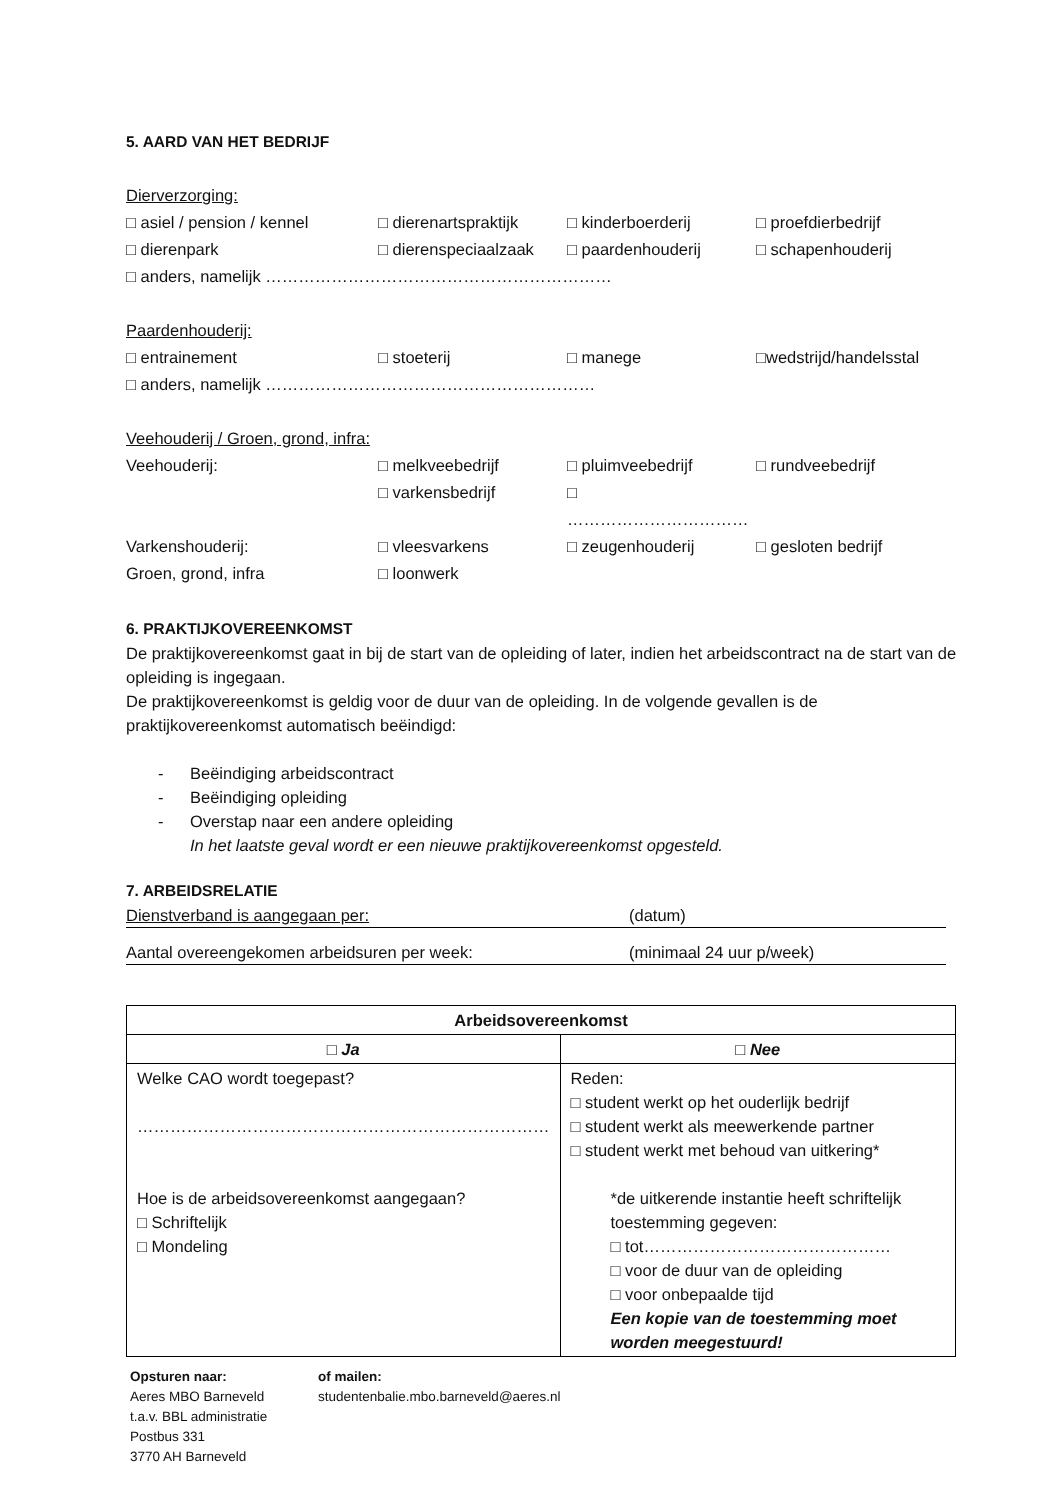5. AARD VAN HET BEDRIJF
Dierverzorging:
□ asiel / pension / kennel □ dierenartspraktijk □ kinderboerderij □ proefdierbedrijf
□ dierenpark □ dierenspeciaalzaak □ paardenhouderij □ schapenhouderij
□ anders, namelijk ………………………………………………………
Paardenhouderij:
□ entrainement □ stoeterij □ manege □wedstrijd/handelsstal
□ anders, namelijk ……………………………………………………
Veehouderij / Groen, grond, infra:
Veehouderij: □ melkveebedrijf □ pluimveebedrijf □ rundveebedrijf
□ varkensbedrijf □ ……………………………
Varkenshouderij: □ vleesvarkens □ zeugenhouderij □ gesloten bedrijf
Groen, grond, infra □ loonwerk
6. PRAKTIJKOVEREENKOMST
De praktijkovereenkomst gaat in bij de start van de opleiding of later, indien het arbeidscontract na de start van de opleiding is ingegaan.
De praktijkovereenkomst is geldig voor de duur van de opleiding. In de volgende gevallen is de praktijkovereenkomst automatisch beëindigd:
- Beëindiging arbeidscontract
- Beëindiging opleiding
- Overstap naar een andere opleiding
In het laatste geval wordt er een nieuwe praktijkovereenkomst opgesteld.
7. ARBEIDSRELATIE
Dienstverband is aangegaan per: (datum)
Aantal overeengekomen arbeidsuren per week: (minimaal 24 uur p/week)
| Arbeidsovereenkomst | |
| --- | --- |
| □ Ja | □ Nee |
| Welke CAO wordt toegepast? ………………………………………………………………… Hoe is de arbeidsovereenkomst aangegaan? □ Schriftelijk □ Mondeling | Reden: □ student werkt op het ouderlijk bedrijf □ student werkt als meewerkende partner □ student werkt met behoud van uitkering* *de uitkerende instantie heeft schriftelijk toestemming gegeven: □ tot……………………………………… □ voor de duur van de opleiding □ voor onbepaalde tijd Een kopie van de toestemming moet worden meegestuurd! |
Opsturen naar:
Aeres MBO Barneveld
t.a.v. BBL administratie
Postbus 331
3770 AH Barneveld
of mailen:
studentenbalie.mbo.barneveld@aeres.nl